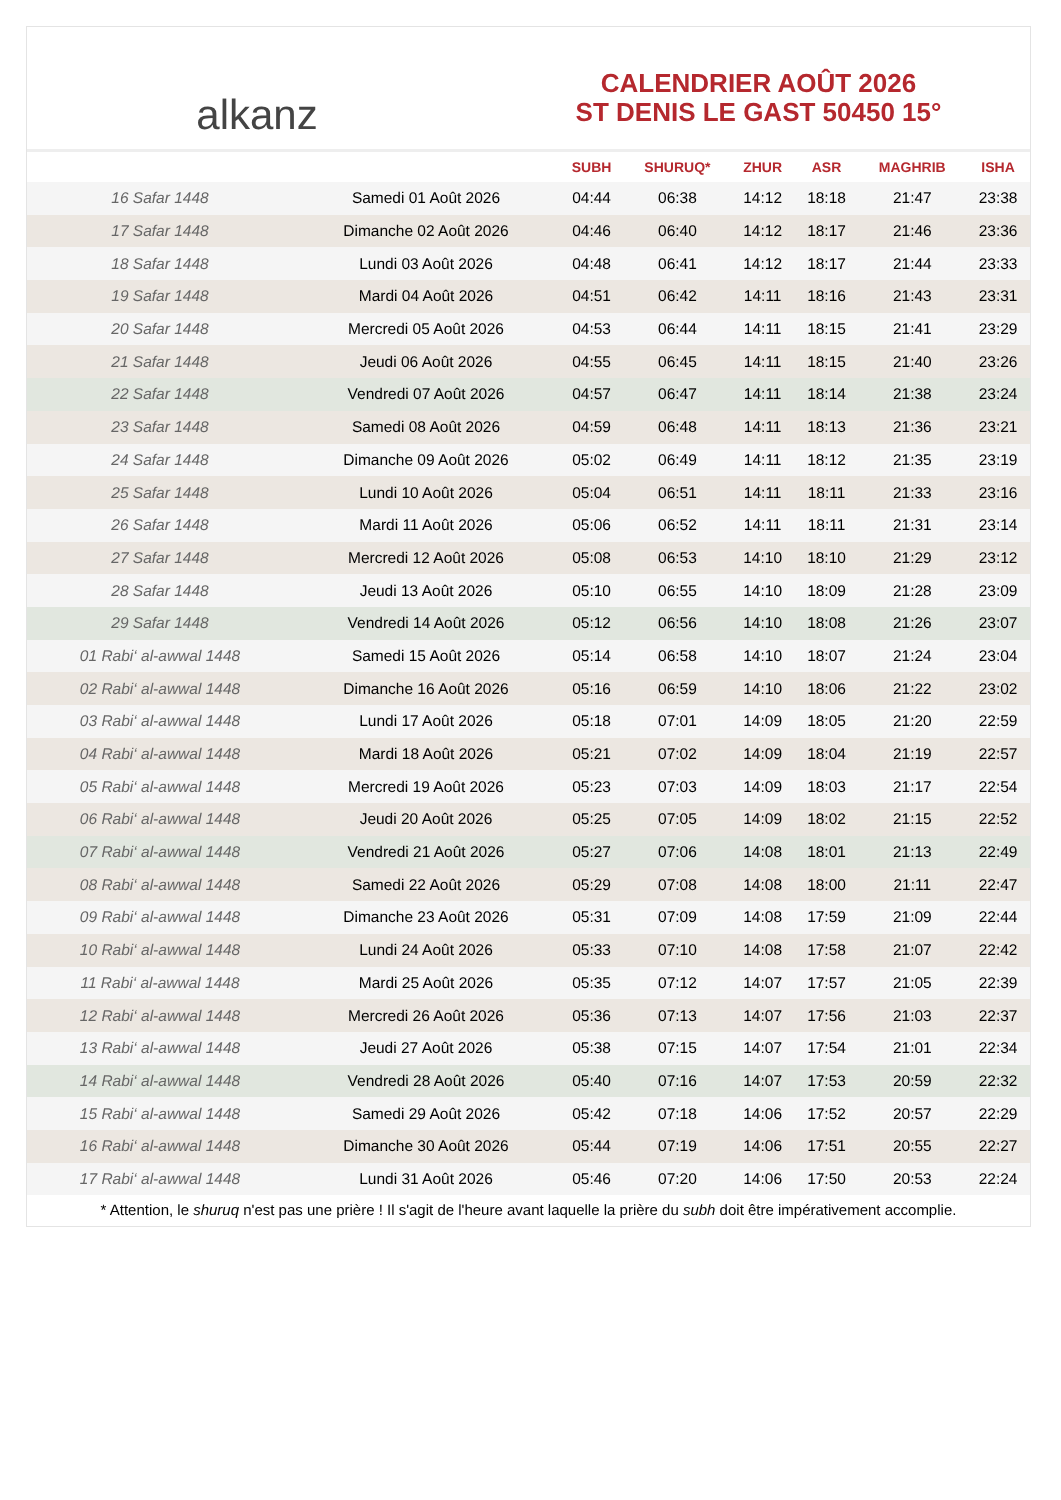alkanz
CALENDRIER AOÛT 2026
ST DENIS LE GAST 50450 15°
| | | SUBH | SHURUQ* | ZHUR | ASR | MAGHRIB | ISHA |
| --- | --- | --- | --- | --- | --- | --- | --- |
| 16 Safar 1448 | Samedi 01 Août 2026 | 04:44 | 06:38 | 14:12 | 18:18 | 21:47 | 23:38 |
| 17 Safar 1448 | Dimanche 02 Août 2026 | 04:46 | 06:40 | 14:12 | 18:17 | 21:46 | 23:36 |
| 18 Safar 1448 | Lundi 03 Août 2026 | 04:48 | 06:41 | 14:12 | 18:17 | 21:44 | 23:33 |
| 19 Safar 1448 | Mardi 04 Août 2026 | 04:51 | 06:42 | 14:11 | 18:16 | 21:43 | 23:31 |
| 20 Safar 1448 | Mercredi 05 Août 2026 | 04:53 | 06:44 | 14:11 | 18:15 | 21:41 | 23:29 |
| 21 Safar 1448 | Jeudi 06 Août 2026 | 04:55 | 06:45 | 14:11 | 18:15 | 21:40 | 23:26 |
| 22 Safar 1448 | Vendredi 07 Août 2026 | 04:57 | 06:47 | 14:11 | 18:14 | 21:38 | 23:24 |
| 23 Safar 1448 | Samedi 08 Août 2026 | 04:59 | 06:48 | 14:11 | 18:13 | 21:36 | 23:21 |
| 24 Safar 1448 | Dimanche 09 Août 2026 | 05:02 | 06:49 | 14:11 | 18:12 | 21:35 | 23:19 |
| 25 Safar 1448 | Lundi 10 Août 2026 | 05:04 | 06:51 | 14:11 | 18:11 | 21:33 | 23:16 |
| 26 Safar 1448 | Mardi 11 Août 2026 | 05:06 | 06:52 | 14:11 | 18:11 | 21:31 | 23:14 |
| 27 Safar 1448 | Mercredi 12 Août 2026 | 05:08 | 06:53 | 14:10 | 18:10 | 21:29 | 23:12 |
| 28 Safar 1448 | Jeudi 13 Août 2026 | 05:10 | 06:55 | 14:10 | 18:09 | 21:28 | 23:09 |
| 29 Safar 1448 | Vendredi 14 Août 2026 | 05:12 | 06:56 | 14:10 | 18:08 | 21:26 | 23:07 |
| 01 Rabi‘ al-awwal 1448 | Samedi 15 Août 2026 | 05:14 | 06:58 | 14:10 | 18:07 | 21:24 | 23:04 |
| 02 Rabi‘ al-awwal 1448 | Dimanche 16 Août 2026 | 05:16 | 06:59 | 14:10 | 18:06 | 21:22 | 23:02 |
| 03 Rabi‘ al-awwal 1448 | Lundi 17 Août 2026 | 05:18 | 07:01 | 14:09 | 18:05 | 21:20 | 22:59 |
| 04 Rabi‘ al-awwal 1448 | Mardi 18 Août 2026 | 05:21 | 07:02 | 14:09 | 18:04 | 21:19 | 22:57 |
| 05 Rabi‘ al-awwal 1448 | Mercredi 19 Août 2026 | 05:23 | 07:03 | 14:09 | 18:03 | 21:17 | 22:54 |
| 06 Rabi‘ al-awwal 1448 | Jeudi 20 Août 2026 | 05:25 | 07:05 | 14:09 | 18:02 | 21:15 | 22:52 |
| 07 Rabi‘ al-awwal 1448 | Vendredi 21 Août 2026 | 05:27 | 07:06 | 14:08 | 18:01 | 21:13 | 22:49 |
| 08 Rabi‘ al-awwal 1448 | Samedi 22 Août 2026 | 05:29 | 07:08 | 14:08 | 18:00 | 21:11 | 22:47 |
| 09 Rabi‘ al-awwal 1448 | Dimanche 23 Août 2026 | 05:31 | 07:09 | 14:08 | 17:59 | 21:09 | 22:44 |
| 10 Rabi‘ al-awwal 1448 | Lundi 24 Août 2026 | 05:33 | 07:10 | 14:08 | 17:58 | 21:07 | 22:42 |
| 11 Rabi‘ al-awwal 1448 | Mardi 25 Août 2026 | 05:35 | 07:12 | 14:07 | 17:57 | 21:05 | 22:39 |
| 12 Rabi‘ al-awwal 1448 | Mercredi 26 Août 2026 | 05:36 | 07:13 | 14:07 | 17:56 | 21:03 | 22:37 |
| 13 Rabi‘ al-awwal 1448 | Jeudi 27 Août 2026 | 05:38 | 07:15 | 14:07 | 17:54 | 21:01 | 22:34 |
| 14 Rabi‘ al-awwal 1448 | Vendredi 28 Août 2026 | 05:40 | 07:16 | 14:07 | 17:53 | 20:59 | 22:32 |
| 15 Rabi‘ al-awwal 1448 | Samedi 29 Août 2026 | 05:42 | 07:18 | 14:06 | 17:52 | 20:57 | 22:29 |
| 16 Rabi‘ al-awwal 1448 | Dimanche 30 Août 2026 | 05:44 | 07:19 | 14:06 | 17:51 | 20:55 | 22:27 |
| 17 Rabi‘ al-awwal 1448 | Lundi 31 Août 2026 | 05:46 | 07:20 | 14:06 | 17:50 | 20:53 | 22:24 |
* Attention, le shuruq n'est pas une prière ! Il s'agit de l'heure avant laquelle la prière du subh doit être impérativement accomplie.